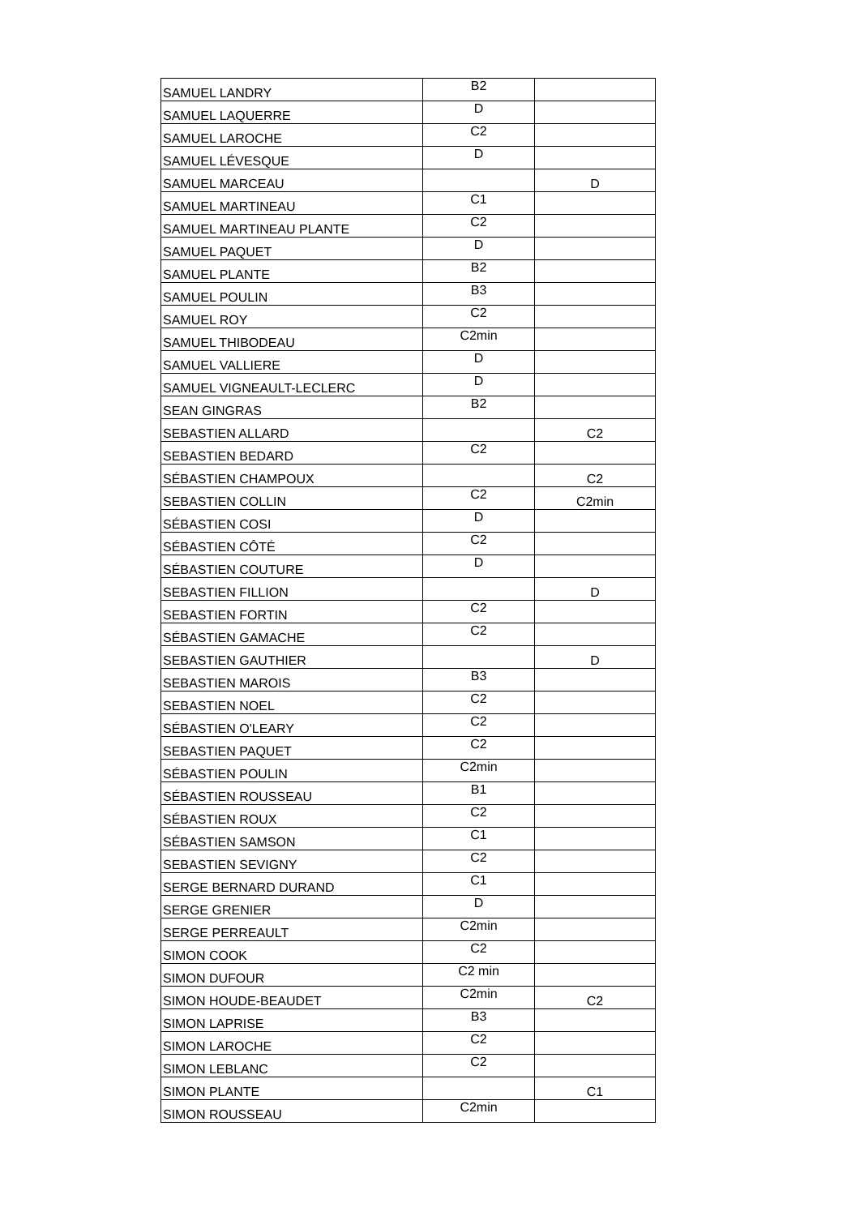| SAMUEL LANDRY | B2 | |
| SAMUEL LAQUERRE | D | |
| SAMUEL LAROCHE | C2 | |
| SAMUEL LÉVESQUE | D | |
| SAMUEL MARCEAU | | D |
| SAMUEL MARTINEAU | C1 | |
| SAMUEL MARTINEAU PLANTE | C2 | |
| SAMUEL PAQUET | D | |
| SAMUEL PLANTE | B2 | |
| SAMUEL POULIN | B3 | |
| SAMUEL ROY | C2 | |
| SAMUEL THIBODEAU | C2min | |
| SAMUEL VALLIERE | D | |
| SAMUEL VIGNEAULT-LECLERC | D | |
| SEAN GINGRAS | B2 | |
| SEBASTIEN ALLARD | | C2 |
| SEBASTIEN BEDARD | C2 | |
| SÉBASTIEN CHAMPOUX | | C2 |
| SEBASTIEN COLLIN | C2 | C2min |
| SÉBASTIEN COSI | D | |
| SÉBASTIEN CÔTÉ | C2 | |
| SÉBASTIEN COUTURE | D | |
| SEBASTIEN FILLION | | D |
| SEBASTIEN FORTIN | C2 | |
| SÉBASTIEN GAMACHE | C2 | |
| SEBASTIEN GAUTHIER | | D |
| SEBASTIEN MAROIS | B3 | |
| SEBASTIEN NOEL | C2 | |
| SÉBASTIEN O'LEARY | C2 | |
| SEBASTIEN PAQUET | C2 | |
| SÉBASTIEN POULIN | C2min | |
| SÉBASTIEN ROUSSEAU | B1 | |
| SÉBASTIEN ROUX | C2 | |
| SÉBASTIEN SAMSON | C1 | |
| SEBASTIEN SEVIGNY | C2 | |
| SERGE BERNARD DURAND | C1 | |
| SERGE GRENIER | D | |
| SERGE PERREAULT | C2min | |
| SIMON COOK | C2 | |
| SIMON DUFOUR | C2 min | |
| SIMON HOUDE-BEAUDET | C2min | C2 |
| SIMON LAPRISE | B3 | |
| SIMON LAROCHE | C2 | |
| SIMON LEBLANC | C2 | |
| SIMON PLANTE | | C1 |
| SIMON ROUSSEAU | C2min | |